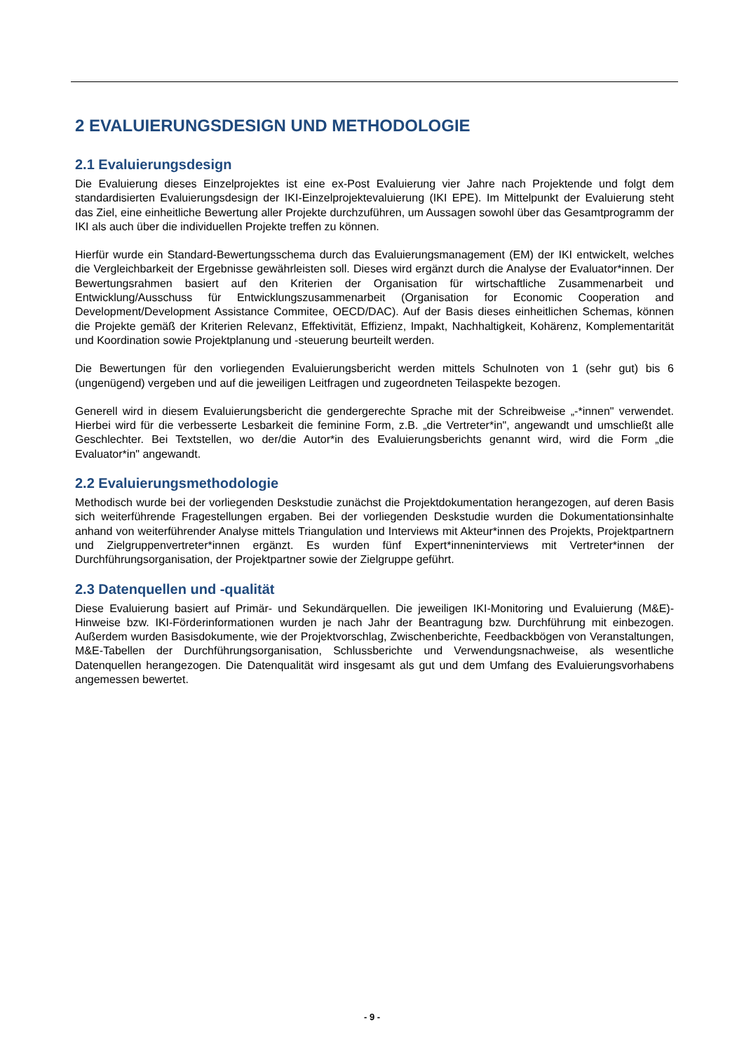2 EVALUIERUNGSDESIGN UND METHODOLOGIE
2.1 Evaluierungsdesign
Die Evaluierung dieses Einzelprojektes ist eine ex-Post Evaluierung vier Jahre nach Projektende und folgt dem standardisierten Evaluierungsdesign der IKI-Einzelprojektevaluierung (IKI EPE). Im Mittelpunkt der Evaluierung steht das Ziel, eine einheitliche Bewertung aller Projekte durchzuführen, um Aussagen sowohl über das Gesamtprogramm der IKI als auch über die individuellen Projekte treffen zu können.
Hierfür wurde ein Standard-Bewertungsschema durch das Evaluierungsmanagement (EM) der IKI entwickelt, welches die Vergleichbarkeit der Ergebnisse gewährleisten soll. Dieses wird ergänzt durch die Analyse der Evaluator*innen. Der Bewertungsrahmen basiert auf den Kriterien der Organisation für wirtschaftliche Zusammenarbeit und Entwicklung/Ausschuss für Entwicklungszusammenarbeit (Organisation for Economic Cooperation and Development/Development Assistance Commitee, OECD/DAC). Auf der Basis dieses einheitlichen Schemas, können die Projekte gemäß der Kriterien Relevanz, Effektivität, Effizienz, Impakt, Nachhaltigkeit, Kohärenz, Komplementarität und Koordination sowie Projektplanung und -steuerung beurteilt werden.
Die Bewertungen für den vorliegenden Evaluierungsbericht werden mittels Schulnoten von 1 (sehr gut) bis 6 (ungenügend) vergeben und auf die jeweiligen Leitfragen und zugeordneten Teilaspekte bezogen.
Generell wird in diesem Evaluierungsbericht die gendergerechte Sprache mit der Schreibweise „-*innen" verwendet. Hierbei wird für die verbesserte Lesbarkeit die feminine Form, z.B. „die Vertreter*in", angewandt und umschließt alle Geschlechter. Bei Textstellen, wo der/die Autor*in des Evaluierungsberichts genannt wird, wird die Form „die Evaluator*in" angewandt.
2.2 Evaluierungsmethodologie
Methodisch wurde bei der vorliegenden Deskstudie zunächst die Projektdokumentation herangezogen, auf deren Basis sich weiterführende Fragestellungen ergaben. Bei der vorliegenden Deskstudie wurden die Dokumentationsinhalte anhand von weiterführender Analyse mittels Triangulation und Interviews mit Akteur*innen des Projekts, Projektpartnern und Zielgruppenvertreter*innen ergänzt. Es wurden fünf Expert*inneninterviews mit Vertreter*innen der Durchführungsorganisation, der Projektpartner sowie der Zielgruppe geführt.
2.3 Datenquellen und -qualität
Diese Evaluierung basiert auf Primär- und Sekundärquellen. Die jeweiligen IKI-Monitoring und Evaluierung (M&E)-Hinweise bzw. IKI-Förderinformationen wurden je nach Jahr der Beantragung bzw. Durchführung mit einbezogen. Außerdem wurden Basisdokumente, wie der Projektvorschlag, Zwischenberichte, Feedbackbögen von Veranstaltungen, M&E-Tabellen der Durchführungsorganisation, Schlussberichte und Verwendungsnachweise, als wesentliche Datenquellen herangezogen. Die Datenqualität wird insgesamt als gut und dem Umfang des Evaluierungsvorhabens angemessen bewertet.
- 9 -